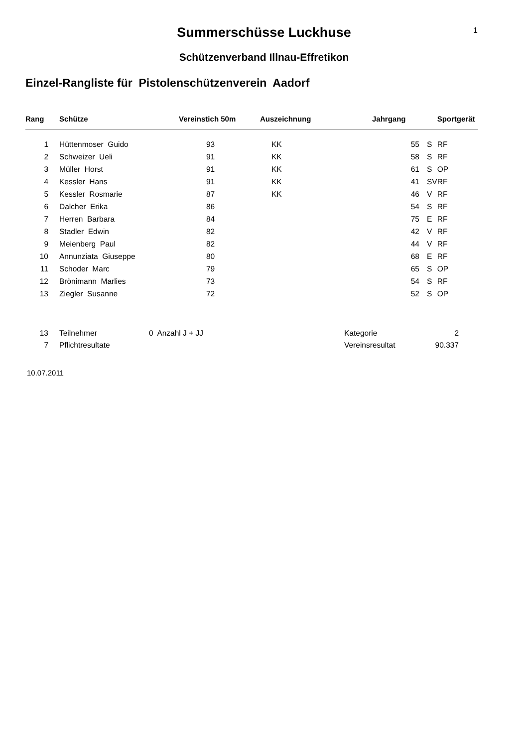1
Summerschüsse Luckhuse
Schützenverband Illnau-Effretikon
Einzel-Rangliste für Pistolenschützenverein Aadorf
| Rang | Schütze | Vereinstich 50m | Auszeichnung | Jahrgang | | Sportgerät |
| --- | --- | --- | --- | --- | --- | --- |
| 1 | Hüttenmoser Guido | 93 | KK | 55 | S | RF |
| 2 | Schweizer Ueli | 91 | KK | 58 | S | RF |
| 3 | Müller Horst | 91 | KK | 61 | S | OP |
| 4 | Kessler Hans | 91 | KK | 41 | SV | RF |
| 5 | Kessler Rosmarie | 87 | KK | 46 | V | RF |
| 6 | Dalcher Erika | 86 | | 54 | S | RF |
| 7 | Herren Barbara | 84 | | 75 | E | RF |
| 8 | Stadler Edwin | 82 | | 42 | V | RF |
| 9 | Meienberg Paul | 82 | | 44 | V | RF |
| 10 | Annunziata Giuseppe | 80 | | 68 | E | RF |
| 11 | Schoder Marc | 79 | | 65 | S | OP |
| 12 | Brönimann Marlies | 73 | | 54 | S | RF |
| 13 | Ziegler Susanne | 72 | | 52 | S | OP |
| 13 | Teilnehmer | 0 Anzahl J + JJ | Kategorie | 2 |
| 7 | Pflichtresultate | | Vereinsresultat | 90.337 |
10.07.2011